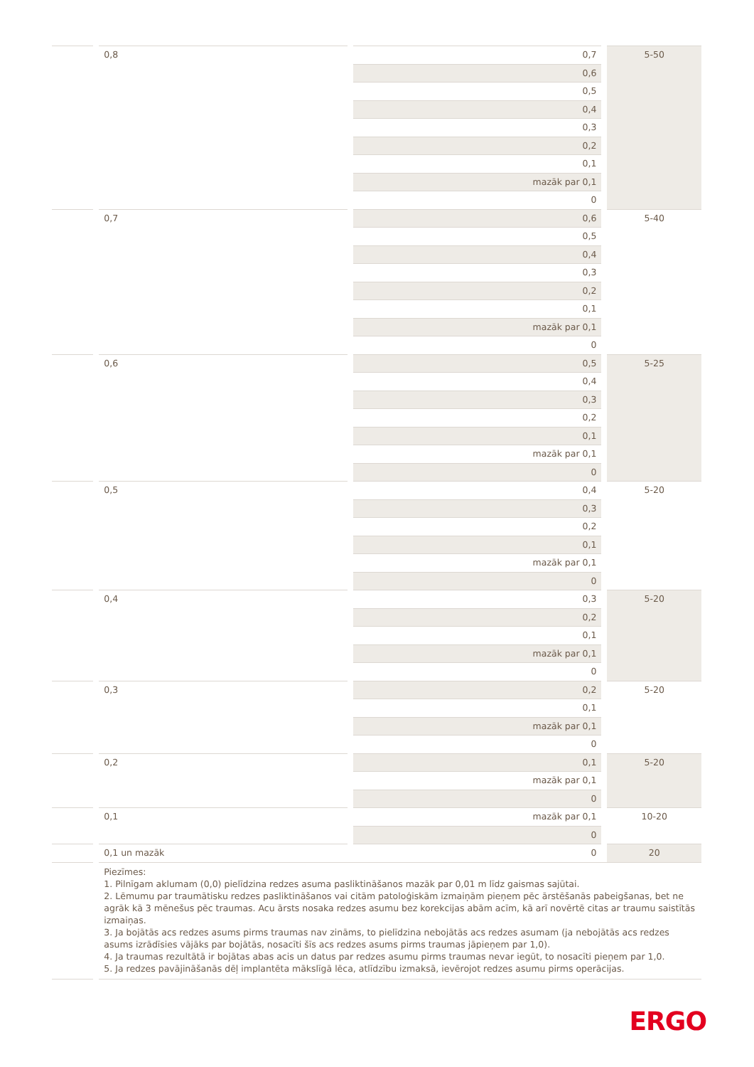| | 0,8 | 0,7 | 5-50 |
| | | 0,6 | |
| | | 0,5 | |
| | | 0,4 | |
| | | 0,3 | |
| | | 0,2 | |
| | | 0,1 | |
| | | mazāk par 0,1 | |
| | | 0 | |
| | 0,7 | 0,6 | 5-40 |
| | | 0,5 | |
| | | 0,4 | |
| | | 0,3 | |
| | | 0,2 | |
| | | 0,1 | |
| | | mazāk par 0,1 | |
| | | 0 | |
| | 0,6 | 0,5 | 5-25 |
| | | 0,4 | |
| | | 0,3 | |
| | | 0,2 | |
| | | 0,1 | |
| | | mazāk par 0,1 | |
| | | 0 | |
| | 0,5 | 0,4 | 5-20 |
| | | 0,3 | |
| | | 0,2 | |
| | | 0,1 | |
| | | mazāk par 0,1 | |
| | | 0 | |
| | 0,4 | 0,3 | 5-20 |
| | | 0,2 | |
| | | 0,1 | |
| | | mazāk par 0,1 | |
| | | 0 | |
| | 0,3 | 0,2 | 5-20 |
| | | 0,1 | |
| | | mazāk par 0,1 | |
| | | 0 | |
| | 0,2 | 0,1 | 5-20 |
| | | mazāk par 0,1 | |
| | | 0 | |
| | 0,1 | mazāk par 0,1 | 10-20 |
| | | 0 | |
| | 0,1 un mazāk | 0 | 20 |
| | Piezīmes: 1. Pilnīgam aklumam (0,0) pielīdzina redzes asuma pasliktināšanos mazāk par 0,01 m līdz gaismas sajūtai. 2. Lēmumu par traumātisku redzes pasliktināšanos vai citām patoloģiskām izmaiņām pieņem pēc ārstēšanās pabeigšanas, bet ne agrāk kā 3 mēnešus pēc traumas. Acu ārsts nosaka redzes asumu bez korekcijas abām acīm, kā arī novērtē citas ar traumu saistītās izmaiņas. 3. Ja bojātās acs redzes asums pirms traumas nav zināms, to pielīdzina nebojātās acs redzes asumam (ja nebojātās acs redzes asums izrādīsies vājāks par bojātās, nosacīti šīs acs redzes asums pirms traumas jāpieņem par 1,0). 4. Ja traumas rezultātā ir bojātas abas acis un datus par redzes asumu pirms traumas nevar iegūt, to nosacīti pieņem par 1,0. 5. Ja redzes pavājināšanās dēļ implantēta mākslīgā lēca, atlīdzību izmaksā, ievērojot redzes asumu pirms operācijas. | | |
ERGO